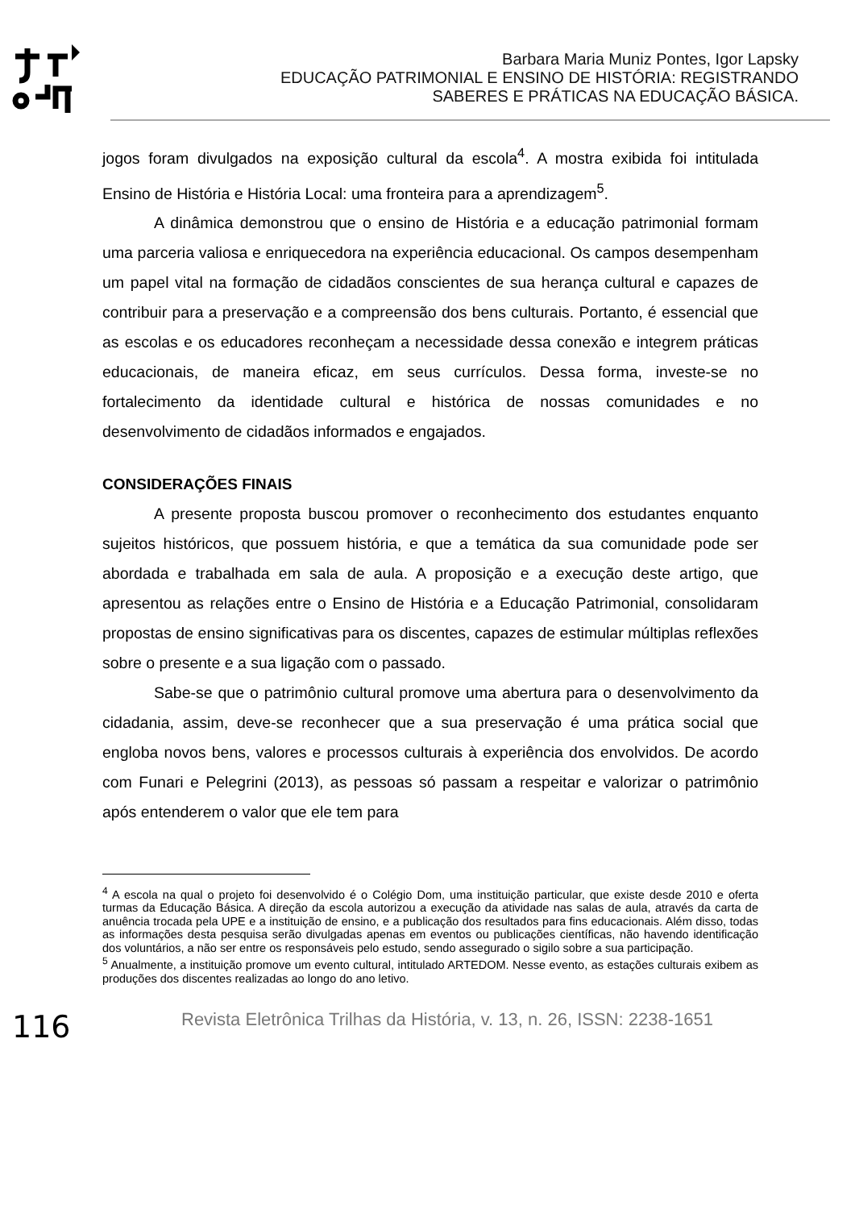Barbara Maria Muniz Pontes, Igor Lapsky
EDUCAÇÃO PATRIMONIAL E ENSINO DE HISTÓRIA: REGISTRANDO
SABERES E PRÁTICAS NA EDUCAÇÃO BÁSICA.
jogos foram divulgados na exposição cultural da escola<sup>4</sup>. A mostra exibida foi intitulada Ensino de História e História Local: uma fronteira para a aprendizagem<sup>5</sup>.
A dinâmica demonstrou que o ensino de História e a educação patrimonial formam uma parceria valiosa e enriquecedora na experiência educacional. Os campos desempenham um papel vital na formação de cidadãos conscientes de sua herança cultural e capazes de contribuir para a preservação e a compreensão dos bens culturais. Portanto, é essencial que as escolas e os educadores reconheçam a necessidade dessa conexão e integrem práticas educacionais, de maneira eficaz, em seus currículos. Dessa forma, investe-se no fortalecimento da identidade cultural e histórica de nossas comunidades e no desenvolvimento de cidadãos informados e engajados.
CONSIDERAÇÕES FINAIS
A presente proposta buscou promover o reconhecimento dos estudantes enquanto sujeitos históricos, que possuem história, e que a temática da sua comunidade pode ser abordada e trabalhada em sala de aula. A proposição e a execução deste artigo, que apresentou as relações entre o Ensino de História e a Educação Patrimonial, consolidaram propostas de ensino significativas para os discentes, capazes de estimular múltiplas reflexões sobre o presente e a sua ligação com o passado.
Sabe-se que o patrimônio cultural promove uma abertura para o desenvolvimento da cidadania, assim, deve-se reconhecer que a sua preservação é uma prática social que engloba novos bens, valores e processos culturais à experiência dos envolvidos. De acordo com Funari e Pelegrini (2013), as pessoas só passam a respeitar e valorizar o patrimônio após entenderem o valor que ele tem para
<sup>4</sup> A escola na qual o projeto foi desenvolvido é o Colégio Dom, uma instituição particular, que existe desde 2010 e oferta turmas da Educação Básica. A direção da escola autorizou a execução da atividade nas salas de aula, através da carta de anuência trocada pela UPE e a instituição de ensino, e a publicação dos resultados para fins educacionais. Além disso, todas as informações desta pesquisa serão divulgadas apenas em eventos ou publicações científicas, não havendo identificação dos voluntários, a não ser entre os responsáveis pelo estudo, sendo assegurado o sigilo sobre a sua participação.
<sup>5</sup> Anualmente, a instituição promove um evento cultural, intitulado ARTEDOM. Nesse evento, as estações culturais exibem as produções dos discentes realizadas ao longo do ano letivo.
116
Revista Eletrônica Trilhas da História, v. 13, n. 26, ISSN: 2238-1651